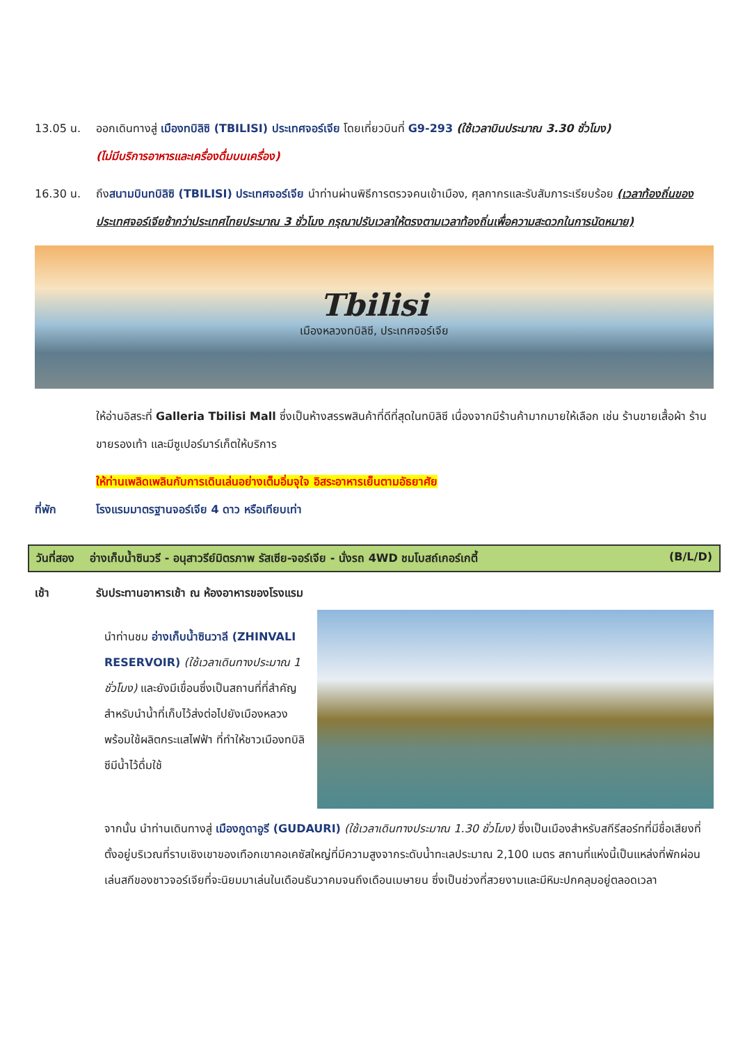13.05 น. ออกเดินทางสู่ เมืองทบิลิซิ (TBILISI) ประเทศจอร์เจีย โดยเที่ยวบินที่ G9-293 (ใช้เวลาบินประมาณ 3.30 ชั่วโมง)
(ไม่มีบริการอาหารและเครื่องดื่มบนเครื่อง)
16.30 น. ถึงสนามบินทบิลิซิ (TBILISI) ประเทศจอร์เจีย นำท่านผ่านพิธีการตรวจคนเข้าเมือง, ศุลกากรและรับสัมภาระเรียบร้อย (เวลาท้องถิ่นของประเทศจอร์เจียช้ากว่าประเทศไทยประมาณ 3 ชั่วโมง กรุณาปรับเวลาให้ตรงตามเวลาท้องถิ่นเพื่อความสะดวกในการนัดหมาย)
Tbilisi
เมืองหลวงทบิลิซี, ประเทศจอร์เจีย
ให้อ่านอิสระที่ Galleria Tbilisi Mall ซึ่งเป็นห้างสรรพสินค้าที่ดีที่สุดในทบิลิซี เนื่องจากมีร้านค้ามากมายให้เลือก เช่น ร้านขายเสื้อผ้า ร้านขายรองเท้า และมีซูเปอร์มาร์เก็ตให้บริการ
ให้ท่านเพลิดเพลินกับการเดินเล่นอย่างเต็มอิ่มจุใจ อิสระอาหารเย็นตามอัธยาศัย
ที่พัก โรงแรมมาตรฐานจอร์เจีย 4 ดาว หรือเทียบเท่า
วันที่สอง อ่างเก็บน้ำซินวรี - อนุสาวรีย์มิตรภาพ รัสเซีย-จอร์เจีย - นั่งรถ 4WD ชมโบสถ์เกอร์เกตี้ (B/L/D)
เช้า รับประทานอาหารเช้า ณ ห้องอาหารของโรงแรม
นำท่านชม อ่างเก็บน้ำซินวาลี (ZHINVALI RESERVOIR) (ใช้เวลาเดินทางประมาณ 1 ชั่วโมง) และยังมีเขื่อนซึ่งเป็นสถานที่ที่สำคัญสำหรับนำน้ำที่เก็บไว้ส่งต่อไปยังเมืองหลวง พร้อมใช้ผลิตกระแสไฟฟ้า ที่ทำให้ชาวเมืองทบิลิซีมีน้ำไว้ดื่มใช้
จากนั้น นำท่านเดินทางสู่ เมืองกูดาอูรี (GUDAURI) (ใช้เวลาเดินทางประมาณ 1.30 ชั่วโมง) ซึ่งเป็นเมืองสำหรับสกีรีสอร์ทที่มีชื่อเสียงที่ตั้งอยู่บริเวณที่ราบเชิงเขาของเทือกเขาคอเคซัสใหญ่ที่มีความสูงจากระดับน้ำทะเลประมาณ 2,100 เมตร สถานที่แห่งนี้เป็นแหล่งที่พักผ่อนเล่นสกีของชาวจอร์เจียที่จะนิยมมาเล่นในเดือนธันวาคมจนถึงเดือนเมษายน ซึ่งเป็นช่วงที่สวยงามและมีหิมะปกคลุมอยู่ตลอดเวลา